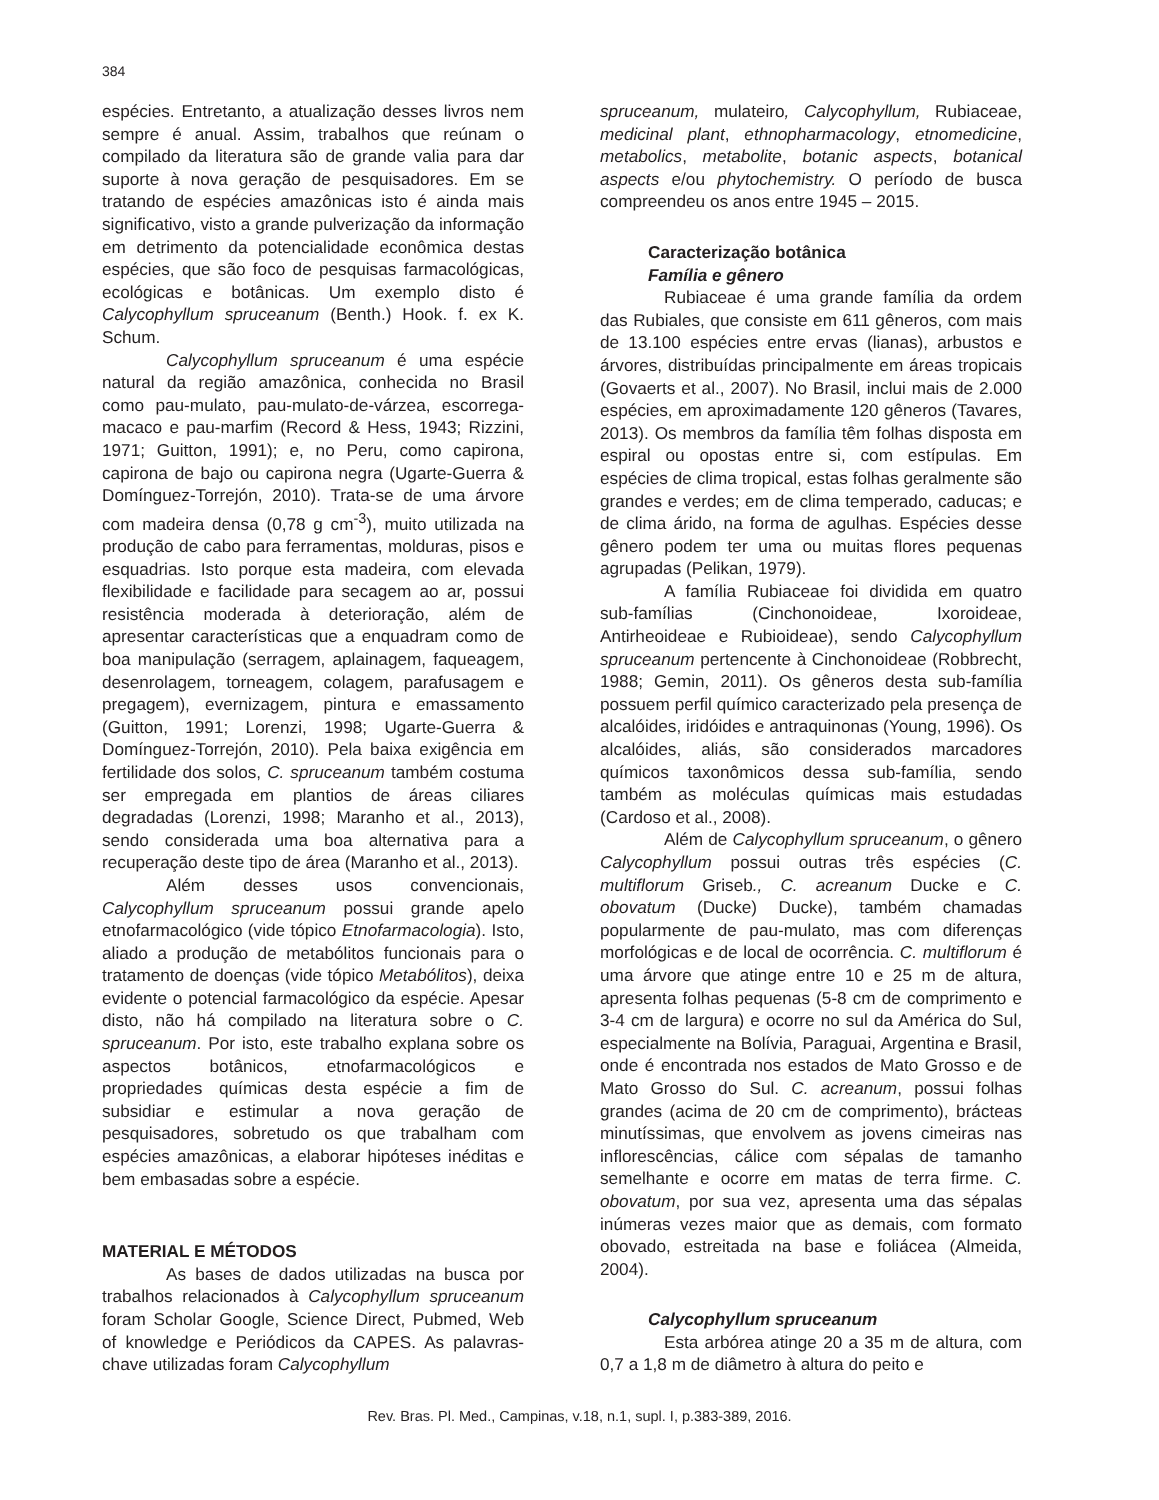384
espécies. Entretanto, a atualização desses livros nem sempre é anual. Assim, trabalhos que reúnam o compilado da literatura são de grande valia para dar suporte à nova geração de pesquisadores. Em se tratando de espécies amazônicas isto é ainda mais significativo, visto a grande pulverização da informação em detrimento da potencialidade econômica destas espécies, que são foco de pesquisas farmacológicas, ecológicas e botânicas. Um exemplo disto é Calycophyllum spruceanum (Benth.) Hook. f. ex K. Schum.
Calycophyllum spruceanum é uma espécie natural da região amazônica, conhecida no Brasil como pau-mulato, pau-mulato-de-várzea, escorrega-macaco e pau-marfim (Record & Hess, 1943; Rizzini, 1971; Guitton, 1991); e, no Peru, como capirona, capirona de bajo ou capirona negra (Ugarte-Guerra & Domínguez-Torrejón, 2010). Trata-se de uma árvore com madeira densa (0,78 g cm<sup>-3</sup>), muito utilizada na produção de cabo para ferramentas, molduras, pisos e esquadrias. Isto porque esta madeira, com elevada flexibilidade e facilidade para secagem ao ar, possui resistência moderada à deterioração, além de apresentar características que a enquadram como de boa manipulação (serragem, aplainagem, faqueagem, desenrolagem, torneagem, colagem, parafusagem e pregagem), evernizagem, pintura e emassamento (Guitton, 1991; Lorenzi, 1998; Ugarte-Guerra & Domínguez-Torrejón, 2010). Pela baixa exigência em fertilidade dos solos, C. spruceanum também costuma ser empregada em plantios de áreas ciliares degradadas (Lorenzi, 1998; Maranho et al., 2013), sendo considerada uma boa alternativa para a recuperação deste tipo de área (Maranho et al., 2013).
Além desses usos convencionais, Calycophyllum spruceanum possui grande apelo etnofarmacológico (vide tópico Etnofarmacologia). Isto, aliado a produção de metabólitos funcionais para o tratamento de doenças (vide tópico Metabólitos), deixa evidente o potencial farmacológico da espécie. Apesar disto, não há compilado na literatura sobre o C. spruceanum. Por isto, este trabalho explana sobre os aspectos botânicos, etnofarmacológicos e propriedades químicas desta espécie a fim de subsidiar e estimular a nova geração de pesquisadores, sobretudo os que trabalham com espécies amazônicas, a elaborar hipóteses inéditas e bem embasadas sobre a espécie.
MATERIAL E MÉTODOS
As bases de dados utilizadas na busca por trabalhos relacionados à Calycophyllum spruceanum foram Scholar Google, Science Direct, Pubmed, Web of knowledge e Periódicos da CAPES. As palavras-chave utilizadas foram Calycophyllum
spruceanum, mulateiro, Calycophyllum, Rubiaceae, medicinal plant, ethnopharmacology, etnomedicine, metabolics, metabolite, botanic aspects, botanical aspects e/ou phytochemistry. O período de busca compreendeu os anos entre 1945 – 2015.
Caracterização botânica
Família e gênero
Rubiaceae é uma grande família da ordem das Rubiales, que consiste em 611 gêneros, com mais de 13.100 espécies entre ervas (lianas), arbustos e árvores, distribuídas principalmente em áreas tropicais (Govaerts et al., 2007). No Brasil, inclui mais de 2.000 espécies, em aproximadamente 120 gêneros (Tavares, 2013). Os membros da família têm folhas disposta em espiral ou opostas entre si, com estípulas. Em espécies de clima tropical, estas folhas geralmente são grandes e verdes; em de clima temperado, caducas; e de clima árido, na forma de agulhas. Espécies desse gênero podem ter uma ou muitas flores pequenas agrupadas (Pelikan, 1979).
A família Rubiaceae foi dividida em quatro sub-famílias (Cinchonoideae, Ixoroideae, Antirheoideae e Rubioideae), sendo Calycophyllum spruceanum pertencente à Cinchonoideae (Robbrecht, 1988; Gemin, 2011). Os gêneros desta sub-família possuem perfil químico caracterizado pela presença de alcalóides, iridóides e antraquinonas (Young, 1996). Os alcalóides, aliás, são considerados marcadores químicos taxonômicos dessa sub-família, sendo também as moléculas químicas mais estudadas (Cardoso et al., 2008).
Além de Calycophyllum spruceanum, o gênero Calycophyllum possui outras três espécies (C. multiflorum Griseb., C. acreanum Ducke e C. obovatum (Ducke) Ducke), também chamadas popularmente de pau-mulato, mas com diferenças morfológicas e de local de ocorrência. C. multiflorum é uma árvore que atinge entre 10 e 25 m de altura, apresenta folhas pequenas (5-8 cm de comprimento e 3-4 cm de largura) e ocorre no sul da América do Sul, especialmente na Bolívia, Paraguai, Argentina e Brasil, onde é encontrada nos estados de Mato Grosso e de Mato Grosso do Sul. C. acreanum, possui folhas grandes (acima de 20 cm de comprimento), brácteas minutíssimas, que envolvem as jovens cimeiras nas inflorescências, cálice com sépalas de tamanho semelhante e ocorre em matas de terra firme. C. obovatum, por sua vez, apresenta uma das sépalas inúmeras vezes maior que as demais, com formato obovado, estreitada na base e foliácea (Almeida, 2004).
Calycophyllum spruceanum
Esta arbórea atinge 20 a 35 m de altura, com 0,7 a 1,8 m de diâmetro à altura do peito e
Rev. Bras. Pl. Med., Campinas, v.18, n.1, supl. I, p.383-389, 2016.